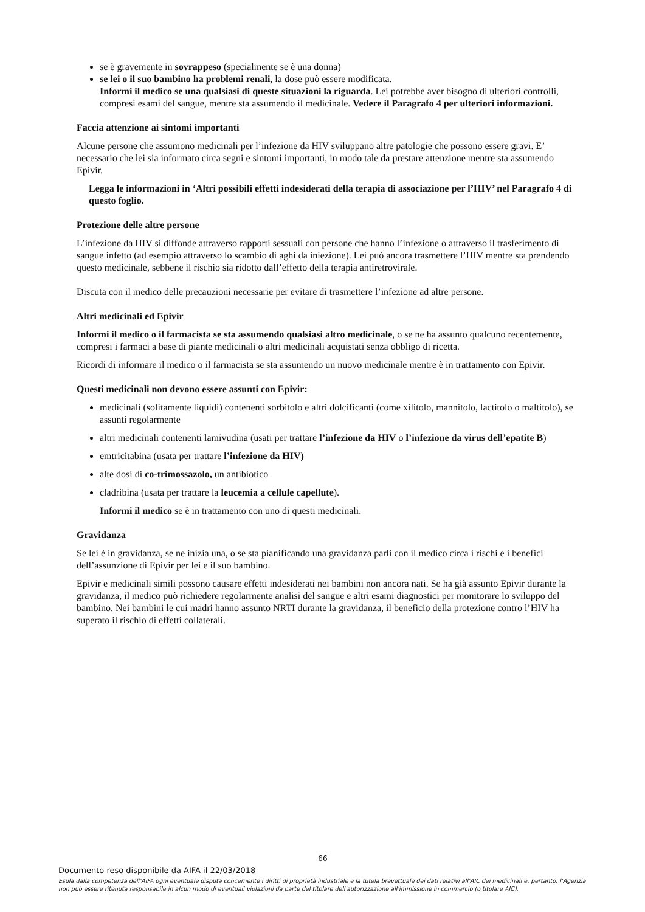se è gravemente in sovrappeso (specialmente se è una donna)
se lei o il suo bambino ha problemi renali, la dose può essere modificata.
Informi il medico se una qualsiasi di queste situazioni la riguarda. Lei potrebbe aver bisogno di ulteriori controlli, compresi esami del sangue, mentre sta assumendo il medicinale. Vedere il Paragrafo 4 per ulteriori informazioni.
Faccia attenzione ai sintomi importanti
Alcune persone che assumono medicinali per l’infezione da HIV sviluppano altre patologie che possono essere gravi. E’ necessario che lei sia informato circa segni e sintomi importanti, in modo tale da prestare attenzione mentre sta assumendo Epivir.
Legga le informazioni in ‘Altri possibili effetti indesiderati della terapia di associazione per l’HIV’ nel Paragrafo 4 di questo foglio.
Protezione delle altre persone
L’infezione da HIV si diffonde attraverso rapporti sessuali con persone che hanno l’infezione o attraverso il trasferimento di sangue infetto (ad esempio attraverso lo scambio di aghi da iniezione). Lei può ancora trasmettere l’HIV mentre sta prendendo questo medicinale, sebbene il rischio sia ridotto dall’effetto della terapia antiretrovirale.
Discuta con il medico delle precauzioni necessarie per evitare di trasmettere l’infezione ad altre persone.
Altri medicinali ed Epivir
Informi il medico o il farmacista se sta assumendo qualsiasi altro medicinale, o se ne ha assunto qualcuno recentemente, compresi i farmaci a base di piante medicinali o altri medicinali acquistati senza obbligo di ricetta.
Ricordi di informare il medico o il farmacista se sta assumendo un nuovo medicinale mentre è in trattamento con Epivir.
Questi medicinali non devono essere assunti con Epivir:
medicinali (solitamente liquidi) contenenti sorbitolo e altri dolcificanti (come xilitolo, mannitolo, lactitolo o maltitolo), se assunti regolarmente
altri medicinali contenenti lamivudina (usati per trattare l’infezione da HIV o l’infezione da virus dell’epatite B)
emtricitabina (usata per trattare l’infezione da HIV)
alte dosi di co-trimossazolo, un antibiotico
cladribina (usata per trattare la leucemia a cellule capellute).
Informi il medico se è in trattamento con uno di questi medicinali.
Gravidanza
Se lei è in gravidanza, se ne inizia una, o se sta pianificando una gravidanza parli con il medico circa i rischi e i benefici dell’assunzione di Epivir per lei e il suo bambino.
Epivir e medicinali simili possono causare effetti indesiderati nei bambini non ancora nati. Se ha già assunto Epivir durante la gravidanza, il medico può richiedere regolarmente analisi del sangue e altri esami diagnostici per monitorare lo sviluppo del bambino. Nei bambini le cui madri hanno assunto NRTI durante la gravidanza, il beneficio della protezione contro l’HIV ha superato il rischio di effetti collaterali.
66
Documento reso disponibile da AIFA il 22/03/2018
Esula dalla competenza dell’AIFA ogni eventuale disputa concernente i diritti di proprietà industriale e la tutela brevettuale dei dati relativi all’AIC dei medicinali e, pertanto, l’Agenzia non può essere ritenuta responsabile in alcun modo di eventuali violazioni da parte del titolare dell'autorizzazione all'immissione in commercio (o titolare AIC).